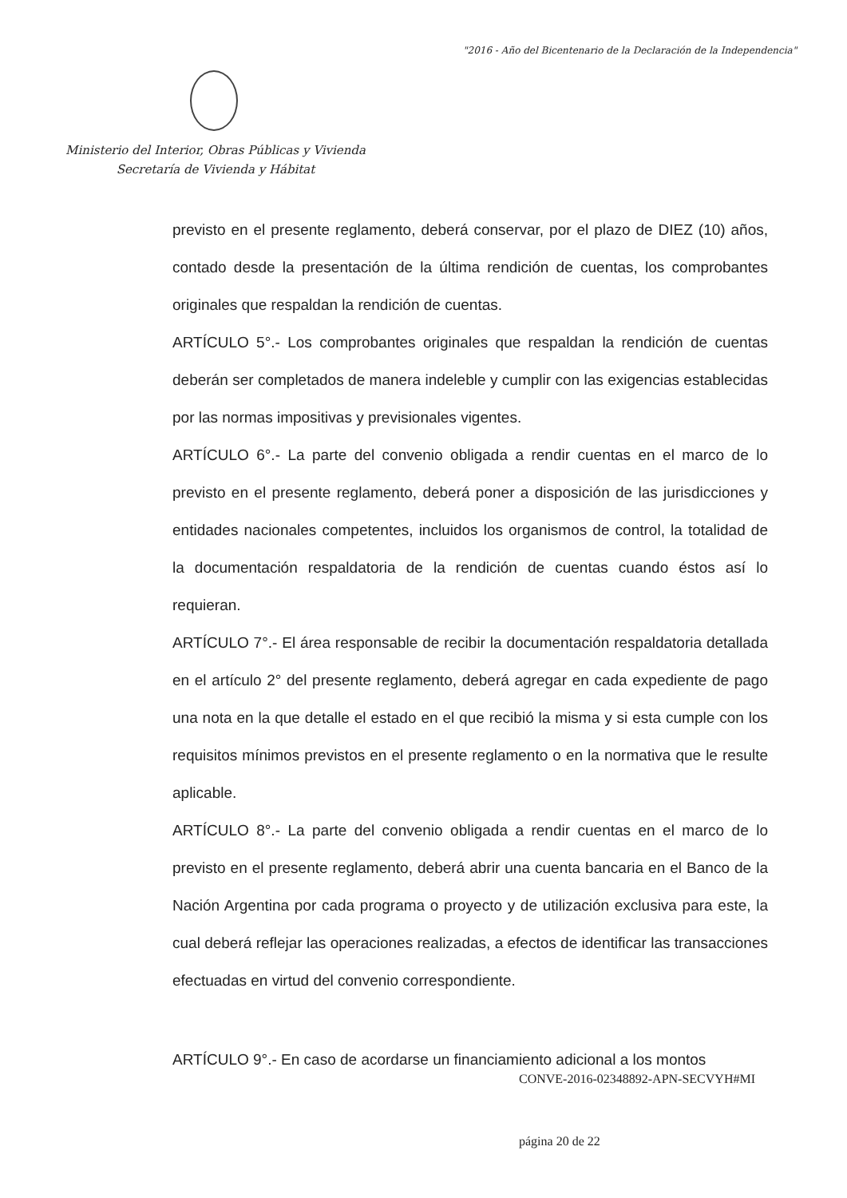"2016 - Año del Bicentenario de la Declaración de la Independencia"
Ministerio del Interior, Obras Públicas y Vivienda
Secretaría de Vivienda y Hábitat
previsto en el presente reglamento, deberá conservar, por el plazo de DIEZ (10) años, contado desde la presentación de la última rendición de cuentas, los comprobantes originales que respaldan la rendición de cuentas.
ARTÍCULO 5°.- Los comprobantes originales que respaldan la rendición de cuentas deberán ser completados de manera indeleble y cumplir con las exigencias establecidas por las normas impositivas y previsionales vigentes.
ARTÍCULO 6°.- La parte del convenio obligada a rendir cuentas en el marco de lo previsto en el presente reglamento, deberá poner a disposición de las jurisdicciones y entidades nacionales competentes, incluidos los organismos de control, la totalidad de la documentación respaldatoria de la rendición de cuentas cuando éstos así lo requieran.
ARTÍCULO 7°.- El área responsable de recibir la documentación respaldatoria detallada en el artículo 2° del presente reglamento, deberá agregar en cada expediente de pago una nota en la que detalle el estado en el que recibió la misma y si esta cumple con los requisitos mínimos previstos en el presente reglamento o en la normativa que le resulte aplicable.
ARTÍCULO 8°.- La parte del convenio obligada a rendir cuentas en el marco de lo previsto en el presente reglamento, deberá abrir una cuenta bancaria en el Banco de la Nación Argentina por cada programa o proyecto y de utilización exclusiva para este, la cual deberá reflejar las operaciones realizadas, a efectos de identificar las transacciones efectuadas en virtud del convenio correspondiente.
ARTÍCULO 9°.- En caso de acordarse un financiamiento adicional a los montos
CONVE-2016-02348892-APN-SECVYH#MI
página 20 de 22